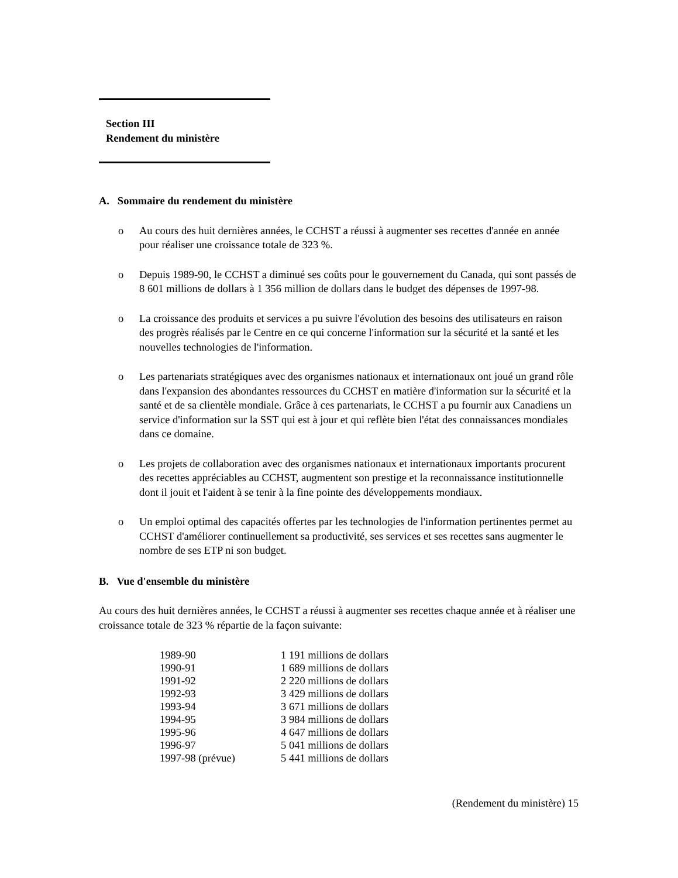Section III
Rendement du ministère
A. Sommaire du rendement du ministère
o Au cours des huit dernières années, le CCHST a réussi à augmenter ses recettes d'année en année pour réaliser une croissance totale de 323 %.
o Depuis 1989-90, le CCHST a diminué ses coûts pour le gouvernement du Canada, qui sont passés de 8 601 millions de dollars à 1 356 million de dollars dans le budget des dépenses de 1997-98.
o La croissance des produits et services a pu suivre l'évolution des besoins des utilisateurs en raison des progrès réalisés par le Centre en ce qui concerne l'information sur la sécurité et la santé et les nouvelles technologies de l'information.
o Les partenariats stratégiques avec des organismes nationaux et internationaux ont joué un grand rôle dans l'expansion des abondantes ressources du CCHST en matière d'information sur la sécurité et la santé et de sa clientèle mondiale. Grâce à ces partenariats, le CCHST a pu fournir aux Canadiens un service d'information sur la SST qui est à jour et qui reflète bien l'état des connaissances mondiales dans ce domaine.
o Les projets de collaboration avec des organismes nationaux et internationaux importants procurent des recettes appréciables au CCHST, augmentent son prestige et la reconnaissance institutionnelle dont il jouit et l'aident à se tenir à la fine pointe des développements mondiaux.
o Un emploi optimal des capacités offertes par les technologies de l'information pertinentes permet au CCHST d'améliorer continuellement sa productivité, ses services et ses recettes sans augmenter le nombre de ses ETP ni son budget.
B. Vue d'ensemble du ministère
Au cours des huit dernières années, le CCHST a réussi à augmenter ses recettes chaque année et à réaliser une croissance totale de 323 % répartie de la façon suivante:
| 1989-90 | 1 191 millions de dollars |
| 1990-91 | 1 689 millions de dollars |
| 1991-92 | 2 220 millions de dollars |
| 1992-93 | 3 429 millions de dollars |
| 1993-94 | 3 671 millions de dollars |
| 1994-95 | 3 984 millions de dollars |
| 1995-96 | 4 647 millions de dollars |
| 1996-97 | 5 041 millions de dollars |
| 1997-98 (prévue) | 5 441 millions de dollars |
(Rendement du ministère) 15